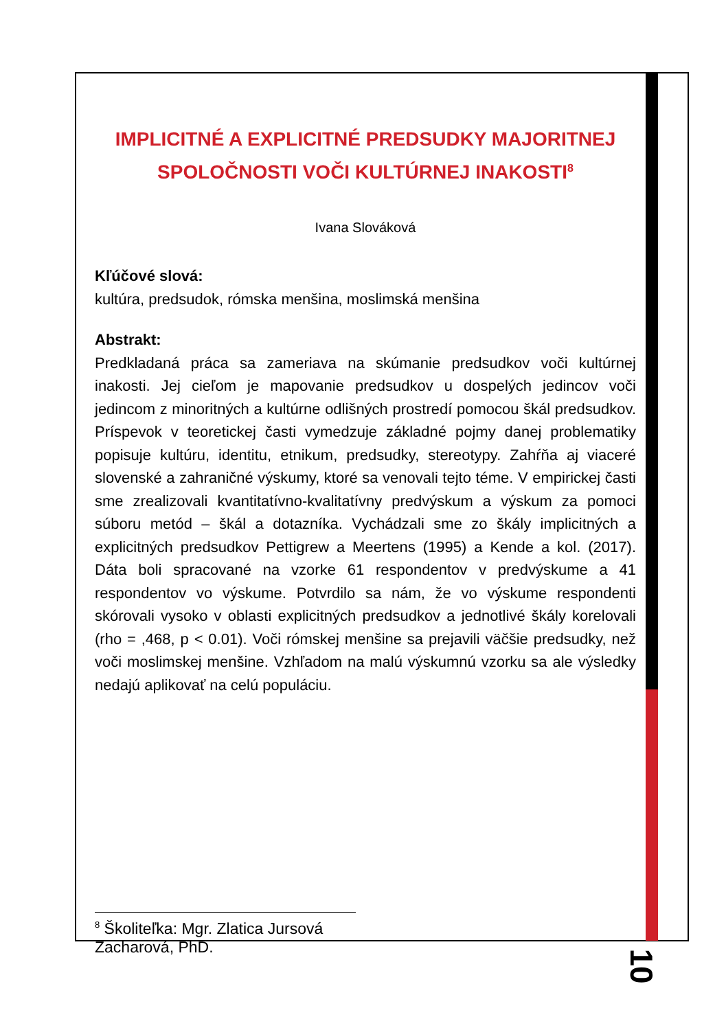IMPLICITNÉ A EXPLICITNÉ PREDSUDKY MAJORITNEJ SPOLOČNOSTI VOČI KULTÚRNEJ INAKOSTI<sup>8</sup>
Ivana Slováková
Kľúčové slová:
kultúra, predsudok, rómska menšina, moslimská menšina
Abstrakt:
Predkladaná práca sa zameriava na skúmanie predsudkov voči kultúrnej inakosti. Jej cieľom je mapovanie predsudkov u dospelých jedincov voči jedincom z minoritných a kultúrne odlišných prostredí pomocou škál predsudkov. Príspevok v teoretickej časti vymedzuje základné pojmy danej problematiky popisuje kultúru, identitu, etnikum, predsudky, stereotypy. Zahŕňa aj viaceré slovenské a zahraničné výskumy, ktoré sa venovali tejto téme. V empirickej časti sme zrealizovali kvantitatívno-kvalitatívny predvýskum a výskum za pomoci súboru metód – škál a dotazníka. Vychádzali sme zo škály implicitných a explicitných predsudkov Pettigrew a Meertens (1995) a Kende a kol. (2017). Dáta boli spracované na vzorke 61 respondentov v predvýskume a 41 respondentov vo výskume. Potvrdilo sa nám, že vo výskume respondenti skórovali vysoko v oblasti explicitných predsudkov a jednotlivé škály korelovali (rho = ,468, p < 0.01). Voči rómskej menšine sa prejavili väčšie predsudky, než voči moslimskej menšine. Vzhľadom na malú výskumnú vzorku sa ale výsledky nedajú aplikovať na celú populáciu.
<sup>8</sup> Školiteľka: Mgr. Zlatica Jursová Zacharová, PhD.
10